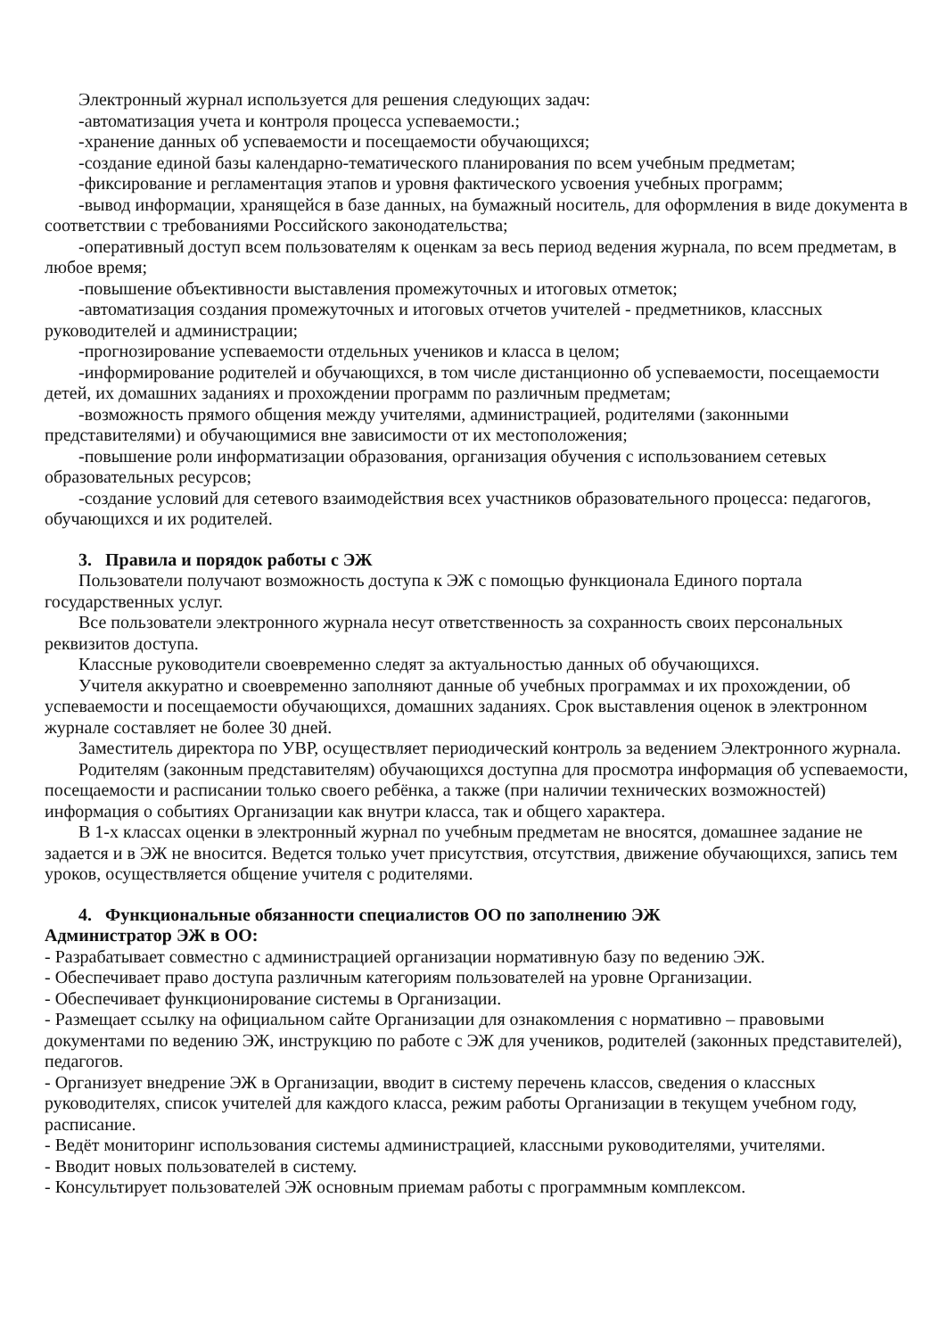Электронный журнал используется для решения следующих задач:
-автоматизация учета и контроля процесса успеваемости.;
-хранение данных об успеваемости и посещаемости обучающихся;
-создание единой базы календарно-тематического планирования по всем учебным предметам;
-фиксирование и регламентация этапов и уровня фактического усвоения учебных программ;
-вывод информации, хранящейся в базе данных, на бумажный носитель, для оформления в виде документа в соответствии с требованиями Российского законодательства;
-оперативный доступ всем пользователям к оценкам за весь период ведения журнала, по всем предметам, в любое время;
-повышение объективности выставления промежуточных и итоговых отметок;
-автоматизация создания промежуточных и итоговых отчетов учителей - предметников, классных руководителей и администрации;
-прогнозирование успеваемости отдельных учеников и класса в целом;
-информирование родителей и обучающихся, в том числе дистанционно об успеваемости, посещаемости детей, их домашних заданиях и прохождении программ по различным предметам;
-возможность прямого общения между учителями, администрацией, родителями (законными представителями) и обучающимися вне зависимости от их местоположения;
-повышение роли информатизации образования, организация обучения с использованием сетевых образовательных ресурсов;
-создание условий для сетевого взаимодействия всех участников образовательного процесса: педагогов, обучающихся и их родителей.
3. Правила и порядок работы с ЭЖ
Пользователи получают возможность доступа к ЭЖ с помощью функционала Единого портала государственных услуг.
Все пользователи электронного журнала несут ответственность за сохранность своих персональных реквизитов доступа.
Классные руководители своевременно следят за актуальностью данных об обучающихся.
Учителя аккуратно и своевременно заполняют данные об учебных программах и их прохождении, об успеваемости и посещаемости обучающихся, домашних заданиях. Срок выставления оценок в электронном журнале составляет не более 30 дней.
Заместитель директора по УВР, осуществляет периодический контроль за ведением Электронного журнала.
Родителям (законным представителям) обучающихся доступна для просмотра информация об успеваемости, посещаемости и расписании только своего ребёнка, а также (при наличии технических возможностей) информация о событиях Организации как внутри класса, так и общего характера.
В 1-х классах оценки в электронный журнал по учебным предметам не вносятся, домашнее задание не задается и в ЭЖ не вносится. Ведется только учет присутствия, отсутствия, движение обучающихся, запись тем уроков, осуществляется общение учителя с родителями.
4. Функциональные обязанности специалистов ОО по заполнению ЭЖ
Администратор ЭЖ в ОО:
- Разрабатывает совместно с администрацией организации нормативную базу по ведению ЭЖ.
- Обеспечивает право доступа различным категориям пользователей на уровне Организации.
- Обеспечивает функционирование системы в Организации.
- Размещает ссылку на официальном сайте Организации для ознакомления с нормативно – правовыми документами по ведению ЭЖ, инструкцию по работе с ЭЖ для учеников, родителей (законных представителей), педагогов.
- Организует внедрение ЭЖ в Организации, вводит в систему перечень классов, сведения о классных руководителях, список учителей для каждого класса, режим работы Организации в текущем учебном году, расписание.
- Ведёт мониторинг использования системы администрацией, классными руководителями, учителями.
- Вводит новых пользователей в систему.
- Консультирует пользователей ЭЖ основным приемам работы с программным комплексом.